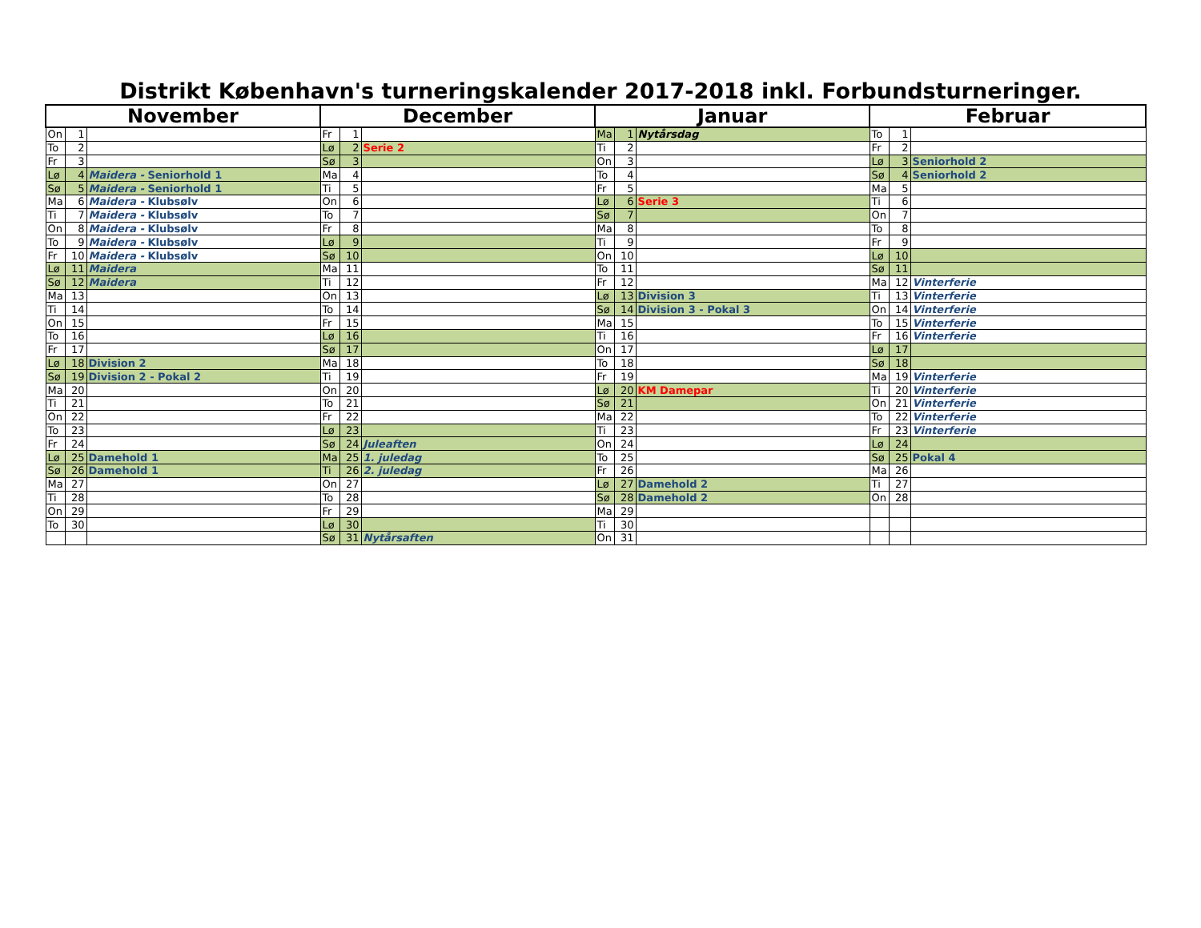Distrikt København's turneringskalender 2017-2018 inkl. Forbundsturneringer.
| November | | | December | | | Januar | | | Februar | | |
| --- | --- | --- | --- | --- | --- | --- | --- | --- | --- | --- | --- |
| On | 1 | | Fr | 1 | | Ma | 1 | Nytårsdag | To | 1 | |
| To | 2 | | Lø | 2 | Serie 2 | Ti | 2 | | Fr | 2 | |
| Fr | 3 | | Sø | 3 | | On | 3 | | Lø | 3 | Seniorhold 2 |
| Lø | 4 | Maidera - Seniorhold 1 | Ma | 4 | | To | 4 | | Sø | 4 | Seniorhold 2 |
| Sø | 5 | Maidera - Seniorhold 1 | Ti | 5 | | Fr | 5 | | Ma | 5 | |
| Ma | 6 | Maidera - Klubsølv | On | 6 | | Lø | 6 | Serie 3 | Ti | 6 | |
| Ti | 7 | Maidera - Klubsølv | To | 7 | | Sø | 7 | | On | 7 | |
| On | 8 | Maidera - Klubsølv | Fr | 8 | | Ma | 8 | | To | 8 | |
| To | 9 | Maidera - Klubsølv | Lø | 9 | | Ti | 9 | | Fr | 9 | |
| Fr | 10 | Maidera - Klubsølv | Sø | 10 | | On | 10 | | Lø | 10 | |
| Lø | 11 | Maidera | Ma | 11 | | To | 11 | | Sø | 11 | |
| Sø | 12 | Maidera | Ti | 12 | | Fr | 12 | | Ma | 12 | Vinterferie |
| Ma | 13 | | On | 13 | | Lø | 13 | Division 3 | Ti | 13 | Vinterferie |
| Ti | 14 | | To | 14 | | Sø | 14 | Division 3 - Pokal 3 | On | 14 | Vinterferie |
| On | 15 | | Fr | 15 | | Ma | 15 | | To | 15 | Vinterferie |
| To | 16 | | Lø | 16 | | Ti | 16 | | Fr | 16 | Vinterferie |
| Fr | 17 | | Sø | 17 | | On | 17 | | Lø | 17 | |
| Lø | 18 | Division 2 | Ma | 18 | | To | 18 | | Sø | 18 | |
| Sø | 19 | Division 2 - Pokal 2 | Ti | 19 | | Fr | 19 | | Ma | 19 | Vinterferie |
| Ma | 20 | | On | 20 | | Lø | 20 | KM Damepar | Ti | 20 | Vinterferie |
| Ti | 21 | | To | 21 | | Sø | 21 | | On | 21 | Vinterferie |
| On | 22 | | Fr | 22 | | Ma | 22 | | To | 22 | Vinterferie |
| To | 23 | | Lø | 23 | | Ti | 23 | | Fr | 23 | Vinterferie |
| Fr | 24 | | Sø | 24 | Juleaften | On | 24 | | Lø | 24 | |
| Lø | 25 | Damehold 1 | Ma | 25 | 1. juledag | To | 25 | | Sø | 25 | Pokal 4 |
| Sø | 26 | Damehold 1 | Ti | 26 | 2. juledag | Fr | 26 | | Ma | 26 | |
| Ma | 27 | | On | 27 | | Lø | 27 | Damehold 2 | Ti | 27 | |
| Ti | 28 | | To | 28 | | Sø | 28 | Damehold 2 | On | 28 | |
| On | 29 | | Fr | 29 | | Ma | 29 | | | | |
| To | 30 | | Lø | 30 | | Ti | 30 | | | | |
| | | | Sø | 31 | Nytårsaften | On | 31 | | | | |